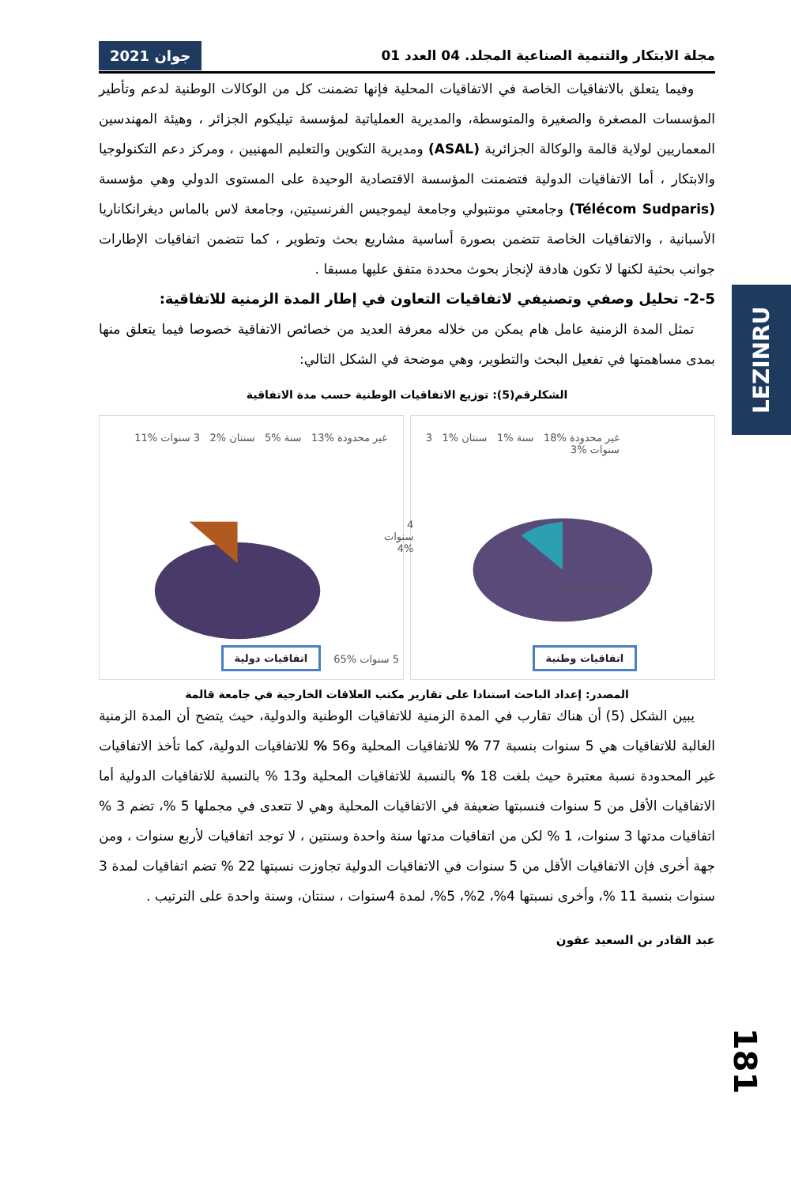LEZINRU
مجلة الابتكار والتنمية الصناعية المجلد. 04 العدد 01 جوان 2021
وفيما يتعلق بالاتفاقيات الخاصة في الاتفاقيات المحلية فإنها تضمنت كل من الوكالات الوطنية لدعم وتأطير المؤسسات المصغرة والصغيرة والمتوسطة، والمديرية العملياتية لمؤسسة تيليكوم الجزائر ، وهيئة المهندسين المعماريين لولاية قالمة والوكالة الجزائرية (ASAL) ومديرية التكوين والتعليم المهنيين ، ومركز دعم التكنولوجيا والابتكار ، أما الاتفاقيات الدولية فتضمنت المؤسسة الاقتصادية الوحيدة على المستوى الدولي وهي مؤسسة (Télécom Sudparis) وجامعتي مونتبولي وجامعة ليموجيس الفرنسيتين، وجامعة لاس بالماس ديغرانكاناريا الأسبانية ، والاتفاقيات الخاصة تتضمن بصورة أساسية مشاريع بحث وتطوير ، كما تتضمن اتفاقيات الإطارات جوانب بحثية لكنها لا تكون هادفة لإنجاز بحوث محددة متفق عليها مسبقا .
2-5- تحليل وصفي وتصنيفي لاتفاقيات التعاون في إطار المدة الزمنية للاتفاقية:
تمثل المدة الزمنية عامل هام يمكن من خلاله معرفة العديد من خصائص الاتفاقية خصوصا فيما يتعلق منها بمدى مساهمتها في تفعيل البحث والتطوير، وهي موضحة في الشكل التالي:
الشكلرقم(5): توزيع الاتفاقيات الوطنية حسب مدة الاتفاقية
غير محدودة %18 سنة %1 سنتان %1 3 سنوات %3
5 سنوات %77
اتفاقيات وطنية
غير محدودة %13 سنة %5 سنتان %2 3 سنوات %11
4 سنوات %4
5 سنوات %65
اتفاقيات دولية
المصدر: إعداد الباحث استنادا على تقارير مكتب العلاقات الخارجية في جامعة قالمة
يبين الشكل (5) أن هناك تقارب في المدة الزمنية للاتفاقيات الوطنية والدولية، حيث يتضح أن المدة الزمنية الغالبة للاتفاقيات هي 5 سنوات بنسبة 77 % للاتفاقيات المحلية و56 % للاتفاقيات الدولية، كما تأخذ الاتفاقيات غير المحدودة نسبة معتبرة حيث بلغت 18 % بالنسبة للاتفاقيات المحلية و13 % بالنسبة للاتفاقيات الدولية أما الاتفاقيات الأقل من 5 سنوات فنسبتها ضعيفة في الاتفاقيات المحلية وهي لا تتعدى في مجملها 5 %، تضم 3 % اتفاقيات مدتها 3 سنوات، 1 % لكن من اتفاقيات مدتها سنة واحدة وسنتين ، لا توجد اتفاقيات لأربع سنوات ، ومن جهة أخرى فإن الاتفاقيات الأقل من 5 سنوات في الاتفاقيات الدولية تجاوزت نسبتها 22 % تضم اتفاقيات لمدة 3 سنوات بنسبة 11 %، وأخرى نسبتها 4%، 2%، 5%، لمدة 4سنوات ، سنتان، وسنة واحدة على الترتيب .
عبد القادر بن السعيد عقون
181